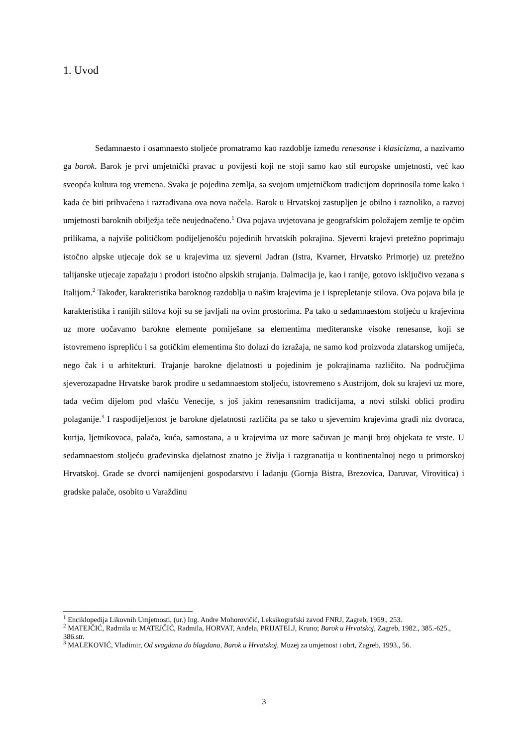1. Uvod
Sedamnaesto i osamnaesto stoljeće promatramo kao razdoblje između renesanse i klasicizma, a nazivamo ga barok. Barok je prvi umjetnički pravac u povijesti koji ne stoji samo kao stil europske umjetnosti, već kao sveopća kultura tog vremena. Svaka je pojedina zemlja, sa svojom umjetničkom tradicijom doprinosila tome kako i kada će biti prihvaćena i razrađivana ova nova načela. Barok u Hrvatskoj zastupljen je obilno i raznoliko, a razvoj umjetnosti baroknih obilježja teče neujednačeno.<sup>1</sup> Ova pojava uvjetovana je geografskim položajem zemlje te općim prilikama, a najviše političkom podijeljenošću pojedinih hrvatskih pokrajina. Sjeverni krajevi pretežno poprimaju istočno alpske utjecaje dok se u krajevima uz sjeverni Jadran (Istra, Kvarner, Hrvatsko Primorje) uz pretežno talijanske utjecaje zapažaju i prodori istočno alpskih strujanja. Dalmacija je, kao i ranije, gotovo isključivo vezana s Italijom.<sup>2</sup> Također, karakteristika baroknog razdoblja u našim krajevima je i isprepletanje stilova. Ova pojava bila je karakteristika i ranijih stilova koji su se javljali na ovim prostorima. Pa tako u sedamnaestom stoljeću u krajevima uz more uočavamo barokne elemente pomiješane sa elementima mediteranske visoke renesanse, koji se istovremeno isprepliću i sa gotičkim elementima što dolazi do izražaja, ne samo kod proizvoda zlatarskog umijeća, nego čak i u arhitekturi. Trajanje barokne djelatnosti u pojedinim je pokrajinama različito. Na područjima sjeverozapadne Hrvatske barok prodire u sedamnaestom stoljeću, istovremeno s Austrijom, dok su krajevi uz more, tada većim dijelom pod vlašću Venecije, s još jakim renesansnim tradicijama, a novi stilski oblici prodiru polaganije.<sup>3</sup> I raspodijeljenost je barokne djelatnosti različita pa se tako u sjevernim krajevima gradi niz dvoraca, kurija, ljetnikovaca, palača, kuća, samostana, a u krajevima uz more sačuvan je manji broj objekata te vrste. U sedamnaestom stoljeću građevinska djelatnost znatno je življa i razgranatija u kontinentalnoj nego u primorskoj Hrvatskoj. Grade se dvorci namijenjeni gospodarstvu i ladanju (Gornja Bistra, Brezovica, Daruvar, Virovitica) i gradske palače, osobito u Varaždinu
<sup>1</sup> Enciklopedija Likovnih Umjetnosti, (ur.) Ing. Andre Mohorovičić, Leksikografski zavod FNRJ, Zagreb, 1959., 253.
<sup>2</sup> MATEJČIĆ, Radmila u: MATEJČIĆ, Radmila, HORVAT, Anđela, PRIJATELJ, Kruno; Barok u Hrvatskoj, Zagreb, 1982., 385.-625., 386.str.
<sup>3</sup> MALEKOVIĆ, Vladimir, Od svagdana do blagdana, Barok u Hrvatskoj, Muzej za umjetnost i obrt, Zagreb, 1993., 56.
3